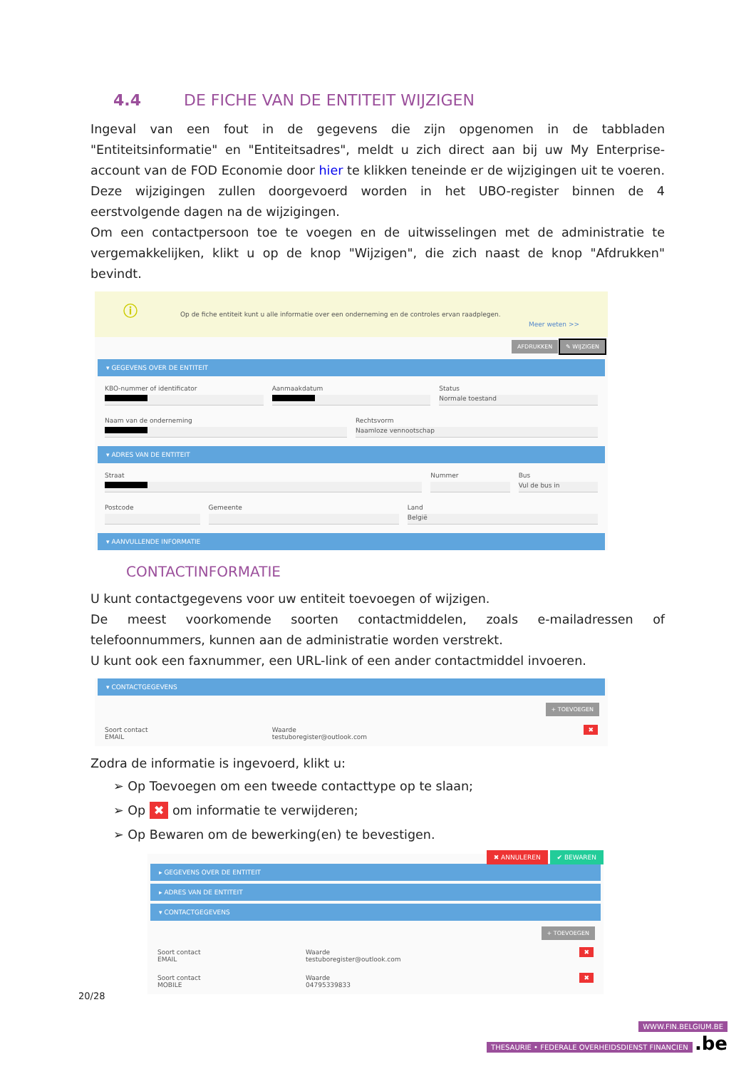4.4 DE FICHE VAN DE ENTITEIT WIJZIGEN
Ingeval van een fout in de gegevens die zijn opgenomen in de tabbladen "Entiteitsinformatie" en "Entiteitsadres", meldt u zich direct aan bij uw My Enterprise-account van de FOD Economie door hier te klikken teneinde er de wijzigingen uit te voeren. Deze wijzigingen zullen doorgevoerd worden in het UBO-register binnen de 4 eerstvolgende dagen na de wijzigingen.
Om een contactpersoon toe te voegen en de uitwisselingen met de administratie te vergemakkelijken, klikt u op de knop "Wijzigen", die zich naast de knop "Afdrukken" bevindt.
ⓘ Op de fiche entiteit kunt u alle informatie over een onderneming en de controles ervan raadplegen.
Meer weten >>
AFDRUKKEN ✎ WIJZIGEN
▾ GEGEVENS OVER DE ENTITEIT
KBO-nummer of identificator Aanmaakdatum Status
Normale toestand
Naam van de onderneming Rechtsvorm
Naamloze vennootschap
▾ ADRES VAN DE ENTITEIT
Straat Nummer Bus
Vul de bus in
Postcode Gemeente Land
België
▾ AANVULLENDE INFORMATIE
CONTACTINFORMATIE
U kunt contactgegevens voor uw entiteit toevoegen of wijzigen.
De meest voorkomende soorten contactmiddelen, zoals e-mailadressen of telefoonnummers, kunnen aan de administratie worden verstrekt.
U kunt ook een faxnummer, een URL-link of een ander contactmiddel invoeren.
▾ CONTACTGEGEVENS
+ TOEVOEGEN
Soort contact
EMAIL
Waarde
testuboregister@outlook.com
✖
Zodra de informatie is ingevoerd, klikt u:
➢ Op Toevoegen om een tweede contacttype op te slaan;
➢ Op ✖ om informatie te verwijderen;
➢ Op Bewaren om de bewerking(en) te bevestigen.
✖ ANNULEREN ✔ BEWAREN
▸ GEGEVENS OVER DE ENTITEIT
▸ ADRES VAN DE ENTITEIT
▾ CONTACTGEGEVENS
+ TOEVOEGEN
Soort contact
EMAIL
Waarde
testuboregister@outlook.com
✖
Soort contact
MOBILE
Waarde
04795339833
✖
20/28
WWW.FIN.BELGIUM.BE
THESAURIE • FEDERALE OVERHEIDSDIENST FINANCIEN
.be